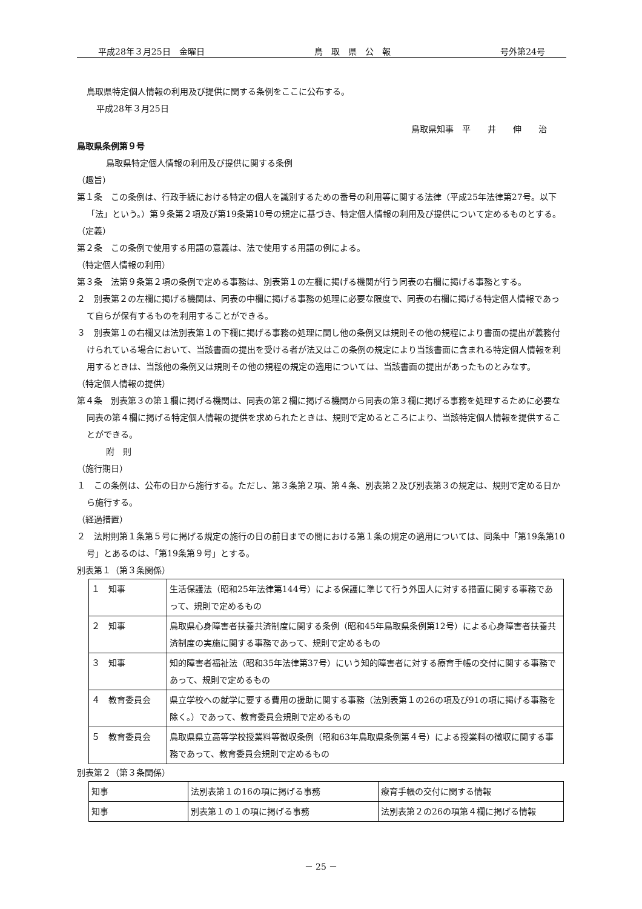平成28年３月25日　金曜日 鳥　取　県　公　報 号外第24号
鳥取県特定個人情報の利用及び提供に関する条例をここに公布する。
平成28年３月25日
鳥取県知事　平　　井　　伸　　治
鳥取県条例第９号
鳥取県特定個人情報の利用及び提供に関する条例
（趣旨）
第１条　この条例は、行政手続における特定の個人を識別するための番号の利用等に関する法律（平成25年法律第27号。以下「法」という。）第９条第２項及び第19条第10号の規定に基づき、特定個人情報の利用及び提供について定めるものとする。
（定義）
第２条　この条例で使用する用語の意義は、法で使用する用語の例による。
（特定個人情報の利用）
第３条　法第９条第２項の条例で定める事務は、別表第１の左欄に掲げる機関が行う同表の右欄に掲げる事務とする。
２　別表第２の左欄に掲げる機関は、同表の中欄に掲げる事務の処理に必要な限度で、同表の右欄に掲げる特定個人情報であって自らが保有するものを利用することができる。
３　別表第１の右欄又は法別表第１の下欄に掲げる事務の処理に関し他の条例又は規則その他の規程により書面の提出が義務付けられている場合において、当該書面の提出を受ける者が法又はこの条例の規定により当該書面に含まれる特定個人情報を利用するときは、当該他の条例又は規則その他の規程の規定の適用については、当該書面の提出があったものとみなす。
（特定個人情報の提供）
第４条　別表第３の第１欄に掲げる機関は、同表の第２欄に掲げる機関から同表の第３欄に掲げる事務を処理するために必要な同表の第４欄に掲げる特定個人情報の提供を求められたときは、規則で定めるところにより、当該特定個人情報を提供することができる。
附　則
（施行期日）
１　この条例は、公布の日から施行する。ただし、第３条第２項、第４条、別表第２及び別表第３の規定は、規則で定める日から施行する。
（経過措置）
２　法附則第１条第５号に掲げる規定の施行の日の前日までの間における第１条の規定の適用については、同条中「第19条第10号」とあるのは、「第19条第９号」とする。
別表第１（第３条関係）
| １ 知事 | 生活保護法（昭和25年法律第144号）による保護に準じて行う外国人に対する措置に関する事務であって、規則で定めるもの |
| ２ 知事 | 鳥取県心身障害者扶養共済制度に関する条例（昭和45年鳥取県条例第12号）による心身障害者扶養共済制度の実施に関する事務であって、規則で定めるもの |
| ３ 知事 | 知的障害者福祉法（昭和35年法律第37号）にいう知的障害者に対する療育手帳の交付に関する事務であって、規則で定めるもの |
| ４ 教育委員会 | 県立学校への就学に要する費用の援助に関する事務（法別表第１の26の項及び91の項に掲げる事務を除く。）であって、教育委員会規則で定めるもの |
| ５ 教育委員会 | 鳥取県県立高等学校授業料等徴収条例（昭和63年鳥取県条例第４号）による授業料の徴収に関する事務であって、教育委員会規則で定めるもの |
別表第２（第３条関係）
| 知事 | 法別表第１の16の項に掲げる事務 | 療育手帳の交付に関する情報 |
| 知事 | 別表第１の１の項に掲げる事務 | 法別表第２の26の項第４欄に掲げる情報 |
－ 25 －